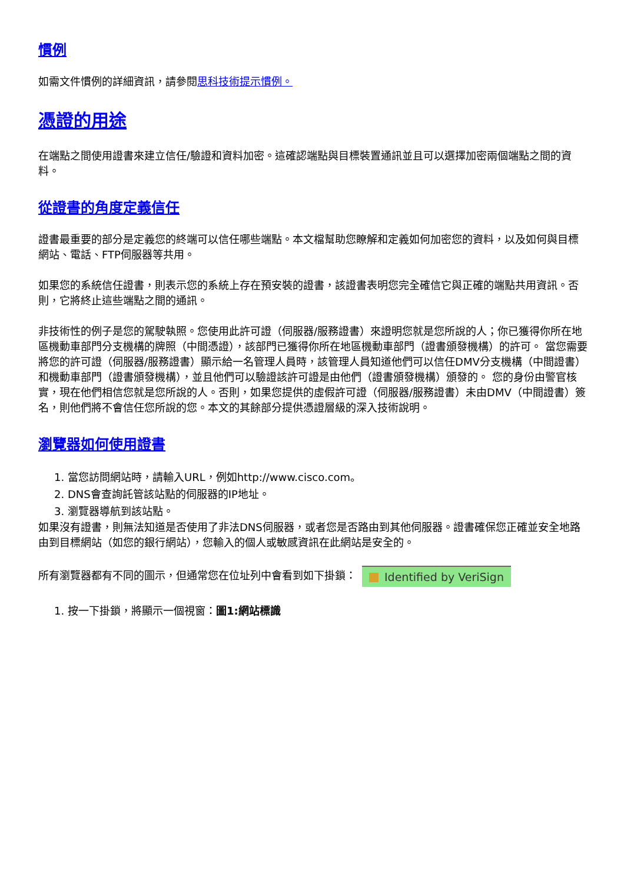慣例
如需文件慣例的詳細資訊，請參閱思科技術提示慣例。
憑證的用途
在端點之間使用證書來建立信任/驗證和資料加密。這確認端點與目標裝置通訊並且可以選擇加密兩個端點之間的資料。
從證書的角度定義信任
證書最重要的部分是定義您的終端可以信任哪些端點。本文檔幫助您瞭解和定義如何加密您的資料，以及如何與目標網站、電話、FTP伺服器等共用。
如果您的系統信任證書，則表示您的系統上存在預安裝的證書，該證書表明您完全確信它與正確的端點共用資訊。否則，它將終止這些端點之間的通訊。
非技術性的例子是您的駕駛執照。您使用此許可證（伺服器/服務證書）來證明您就是您所說的人；你已獲得你所在地區機動車部門分支機構的牌照（中間憑證），該部門已獲得你所在地區機動車部門（證書頒發機構）的許可。 當您需要將您的許可證（伺服器/服務證書）顯示給一名管理人員時，該管理人員知道他們可以信任DMV分支機構（中間證書）和機動車部門（證書頒發機構），並且他們可以驗證該許可證是由他們（證書頒發機構）頒發的。 您的身份由警官核實，現在他們相信您就是您所說的人。否則，如果您提供的虛假許可證（伺服器/服務證書）未由DMV（中間證書）簽名，則他們將不會信任您所說的您。本文的其餘部分提供憑證層級的深入技術說明。
瀏覽器如何使用證書
1. 當您訪問網站時，請輸入URL，例如http://www.cisco.com。
2. DNS會查詢託管該站點的伺服器的IP地址。
3. 瀏覽器導航到該站點。
如果沒有證書，則無法知道是否使用了非法DNS伺服器，或者您是否路由到其他伺服器。證書確保您正確並安全地路由到目標網站（如您的銀行網站），您輸入的個人或敏感資訊在此網站是安全的。
所有瀏覽器都有不同的圖示，但通常您在位址列中會看到如下掛鎖： Identified by VeriSign
1. 按一下掛鎖，將顯示一個視窗：圖1:網站標識